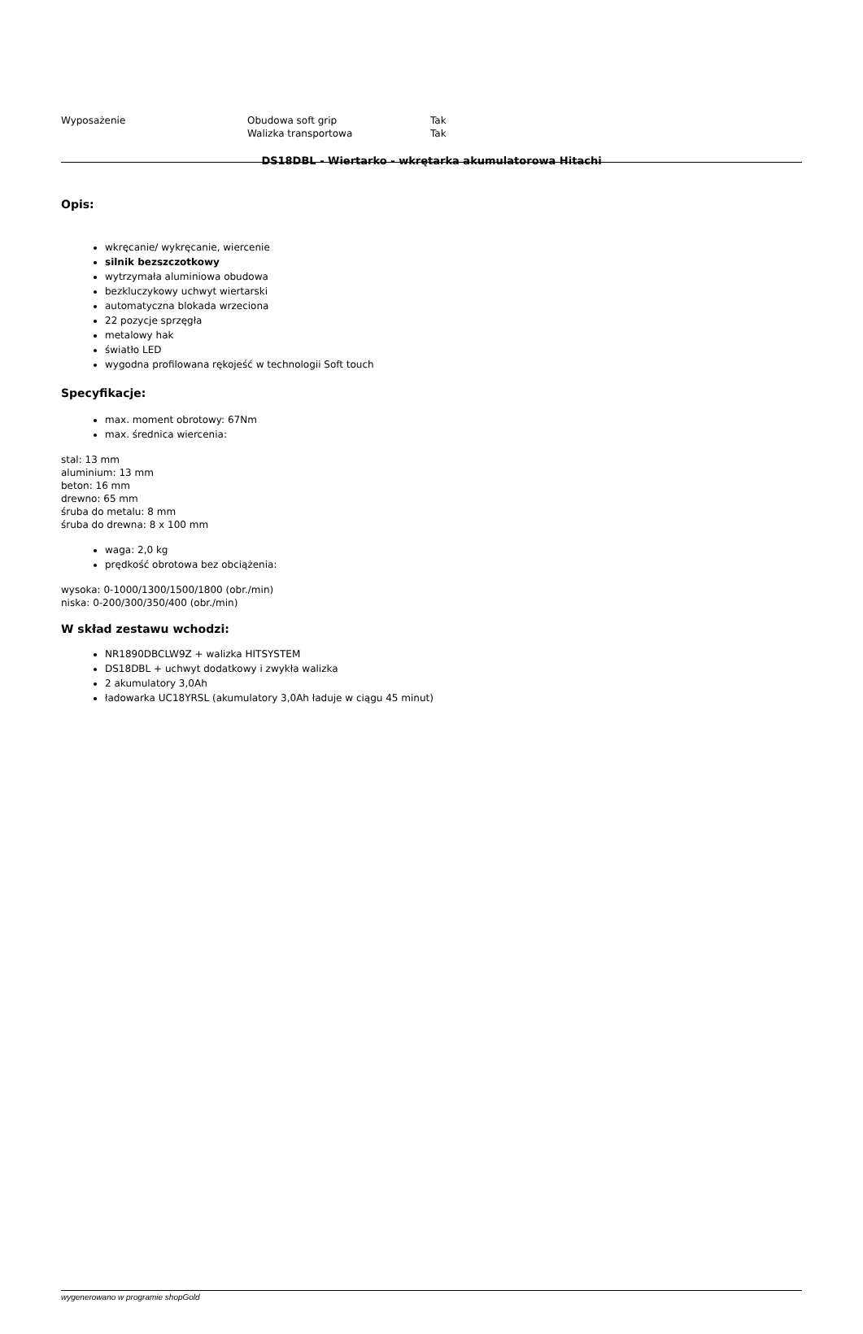| Wyposażenie | Obudowa soft grip | Tak |
| | Walizka transportowa | Tak |
DS18DBL - Wiertarko - wkrętarka akumulatorowa Hitachi
Opis:
wkręcanie/ wykręcanie, wiercenie
silnik bezszczotkowy
wytrzymała aluminiowa obudowa
bezkluczykowy uchwyt wiertarski
automatyczna blokada wrzeciona
22 pozycje sprzęgła
metalowy hak
światło LED
wygodna profilowana rękojeść w technologii Soft touch
Specyfikacje:
max. moment obrotowy: 67Nm
max. średnica wiercenia:
stal: 13 mm
aluminium: 13 mm
beton: 16 mm
drewno: 65 mm
śruba do metalu: 8 mm
śruba do drewna: 8 x 100 mm
waga: 2,0 kg
prędkość obrotowa bez obciążenia:
wysoka: 0-1000/1300/1500/1800 (obr./min)
niska: 0-200/300/350/400 (obr./min)
W skład zestawu wchodzi:
NR1890DBCLW9Z + walizka HITSYSTEM
DS18DBL + uchwyt dodatkowy i zwykła walizka
2 akumulatory 3,0Ah
ładowarka UC18YRSL (akumulatory 3,0Ah ładuje w ciągu 45 minut)
wygenerowano w programie shopGold